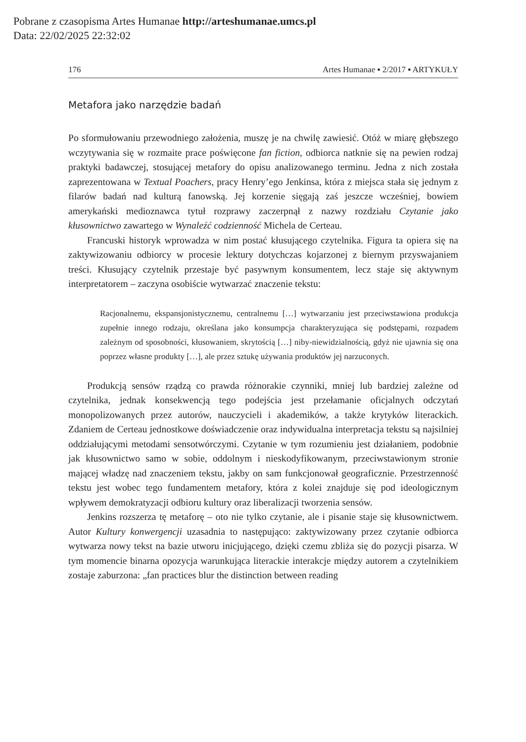Pobrane z czasopisma Artes Humanae http://arteshumanae.umcs.pl
Data: 22/02/2025 22:32:02
176 Artes Humanae ▪ 2/2017 ▪ ARTYKUŁY
Metafora jako narzędzie badań
Po sformułowaniu przewodniego założenia, muszę je na chwilę zawiesić. Otóż w miarę głębszego wczytywania się w rozmaite prace poświęcone fan fiction, odbiorca natknie się na pewien rodzaj praktyki badawczej, stosującej metafory do opisu analizowanego terminu. Jedna z nich została zaprezentowana w Textual Poachers, pracy Henry’ego Jenkinsa, która z miejsca stała się jednym z filarów badań nad kulturą fanowską. Jej korzenie sięgają zaś jeszcze wcześniej, bowiem amerykański medioznawca tytuł rozprawy zaczerpnął z nazwy rozdziału Czytanie jako kłusownictwo zawartego w Wynaleźć codzienność Michela de Certeau.
Francuski historyk wprowadza w nim postać kłusującego czytelnika. Figura ta opiera się na zaktywizowaniu odbiorcy w procesie lektury dotychczas kojarzonej z biernym przyswajaniem treści. Kłusujący czytelnik przestaje być pasywnym konsumentem, lecz staje się aktywnym interpretatorem – zaczyna osobiście wytwarzać znaczenie tekstu:
Racjonalnemu, ekspansjonistycznemu, centralnemu […] wytwarzaniu jest przeciwstawiona produkcja zupełnie innego rodzaju, określana jako konsumpcja charakteryzująca się podstępami, rozpadem zależnym od sposobności, kłusowaniem, skrytością […] niby-niewidzialnością, gdyż nie ujawnia się ona poprzez własne produkty […], ale przez sztukę używania produktów jej narzuconych.
Produkcją sensów rządzą co prawda różnorakie czynniki, mniej lub bardziej zależne od czytelnika, jednak konsekwencją tego podejścia jest przełamanie oficjalnych odczytań monopolizowanych przez autorów, nauczycieli i akademików, a także krytyków literackich. Zdaniem de Certeau jednostkowe doświadczenie oraz indywidualna interpretacja tekstu są najsilniej oddziałującymi metodami sensotwórczymi. Czytanie w tym rozumieniu jest działaniem, podobnie jak kłusownictwo samo w sobie, oddolnym i nieskodyfikowanym, przeciwstawionym stronie mającej władzę nad znaczeniem tekstu, jakby on sam funkcjonował geograficznie. Przestrzenność tekstu jest wobec tego fundamentem metafory, która z kolei znajduje się pod ideologicznym wpływem demokratyzacji odbioru kultury oraz liberalizacji tworzenia sensów.
Jenkins rozszerza tę metaforę – oto nie tylko czytanie, ale i pisanie staje się kłusownictwem. Autor Kultury konwergencji uzasadnia to następująco: zaktywizowany przez czytanie odbiorca wytwarza nowy tekst na bazie utworu inicjującego, dzięki czemu zbliża się do pozycji pisarza. W tym momencie binarna opozycja warunkująca literackie interakcje między autorem a czytelnikiem zostaje zaburzona: „fan practices blur the distinction between reading